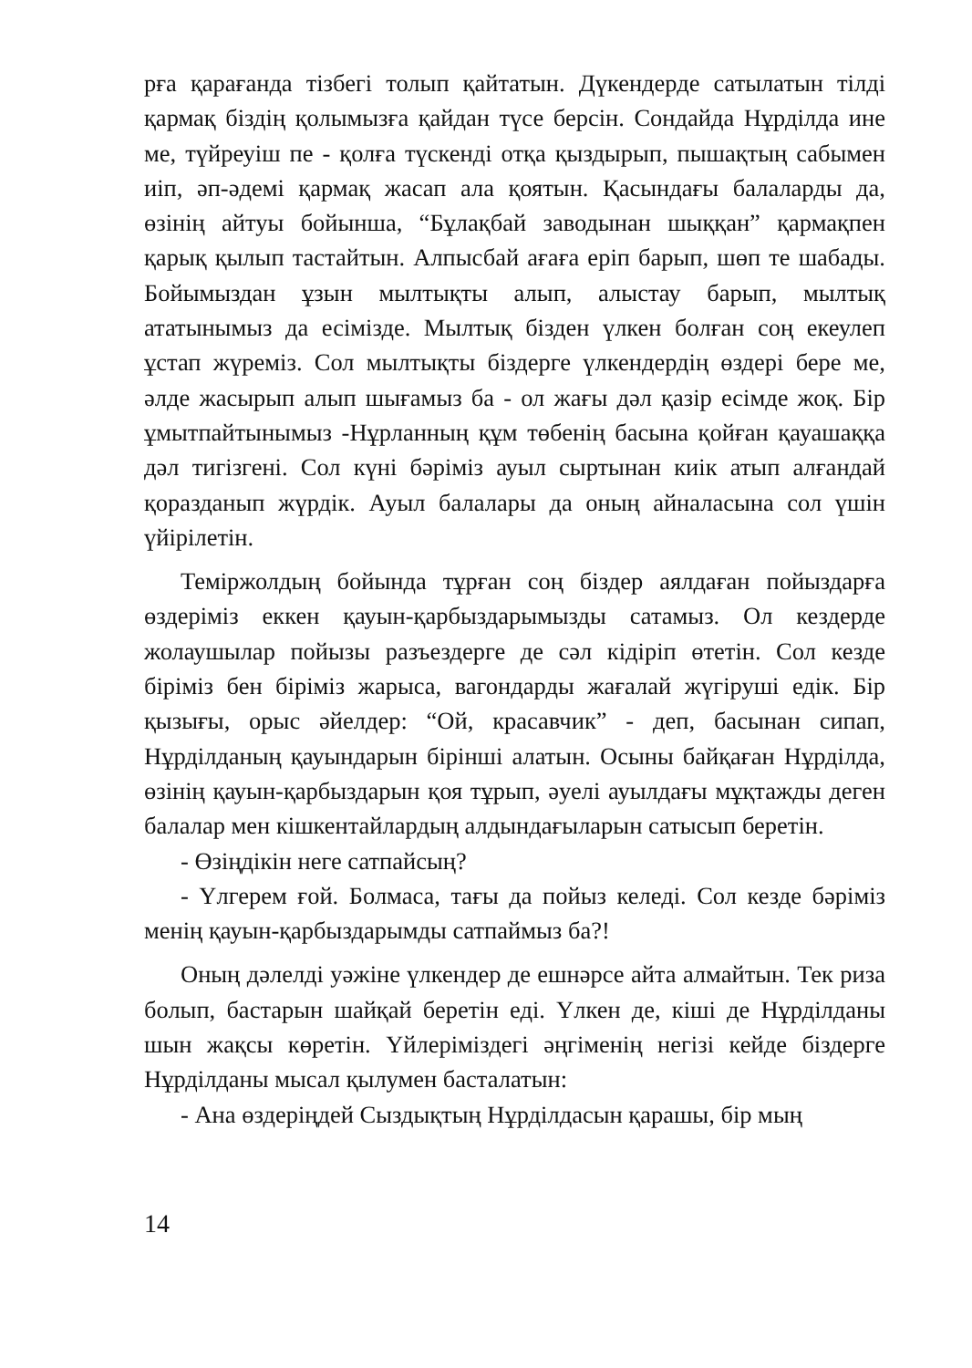рға қарағанда тізбегі толып қайтатын. Дүкендерде сатылатын тілді қармақ біздің қолымызға қайдан түсе берсін. Сондайда Нұрділда ине ме, түйреуіш пе - қолға түскенді отқа қыздырып, пышақтың сабымен иіп, әп-әдемі қармақ жасап ала қоятын. Қасындағы балаларды да, өзінің айтуы бойынша, “Бұлақбай заводынан шыққан” қармақпен қарық қылып тастайтын. Алпысбай ағаға еріп барып, шөп те шабады. Бойымыздан ұзын мылтықты алып, алыстау барып, мылтық ататынымыз да есімізде. Мылтық бізден үлкен болған соң екеулеп ұстап жүреміз. Сол мылтықты біздерге үлкендердің өздері бере ме, әлде жасырып алып шығамыз ба - ол жағы дәл қазір есімде жоқ. Бір ұмытпайтынымыз -Нұрланның құм төбенің басына қойған қауашаққа дәл тигізгені. Сол күні бәріміз ауыл сыртынан киік атып алғандай қоразданып жүрдік. Ауыл балалары да оның айналасына сол үшін үйірілетін.
Теміржолдың бойында тұрған соң біздер аялдаған пойыздарға өздеріміз еккен қауын-қарбыздарымызды сатамыз. Ол кездерде жолаушылар пойызы разъездерге де сәл кідіріп өтетін. Сол кезде біріміз бен біріміз жарыса, вагондарды жағалай жүгіруші едік. Бір қызығы, орыс әйелдер: “Ой, красавчик” - деп, басынан сипап, Нұрділданың қауындарын бірінші алатын. Осыны байқаған Нұрділда, өзінің қауын-қарбыздарын қоя тұрып, әуелі ауылдағы мұқтажды деген балалар мен кішкентайлардың алдындағыларын сатысып беретін.
- Өзіңдікін неге сатпайсың?
- Үлгерем ғой. Болмаса, тағы да пойыз келеді. Сол кезде бәріміз менің қауын-қарбыздарымды сатпаймыз ба?!
Оның дәлелді уәжіне үлкендер де ешнәрсе айта алмайтын. Тек риза болып, бастарын шайқай беретін еді. Үлкен де, кіші де Нұрділданы шын жақсы көретін. Үйлеріміздегі әңгіменің негізі кейде біздерге Нұрділданы мысал қылумен басталатын:
- Ана өздеріңдей Сыздықтың Нұрділдасын қарашы, бір мың
14